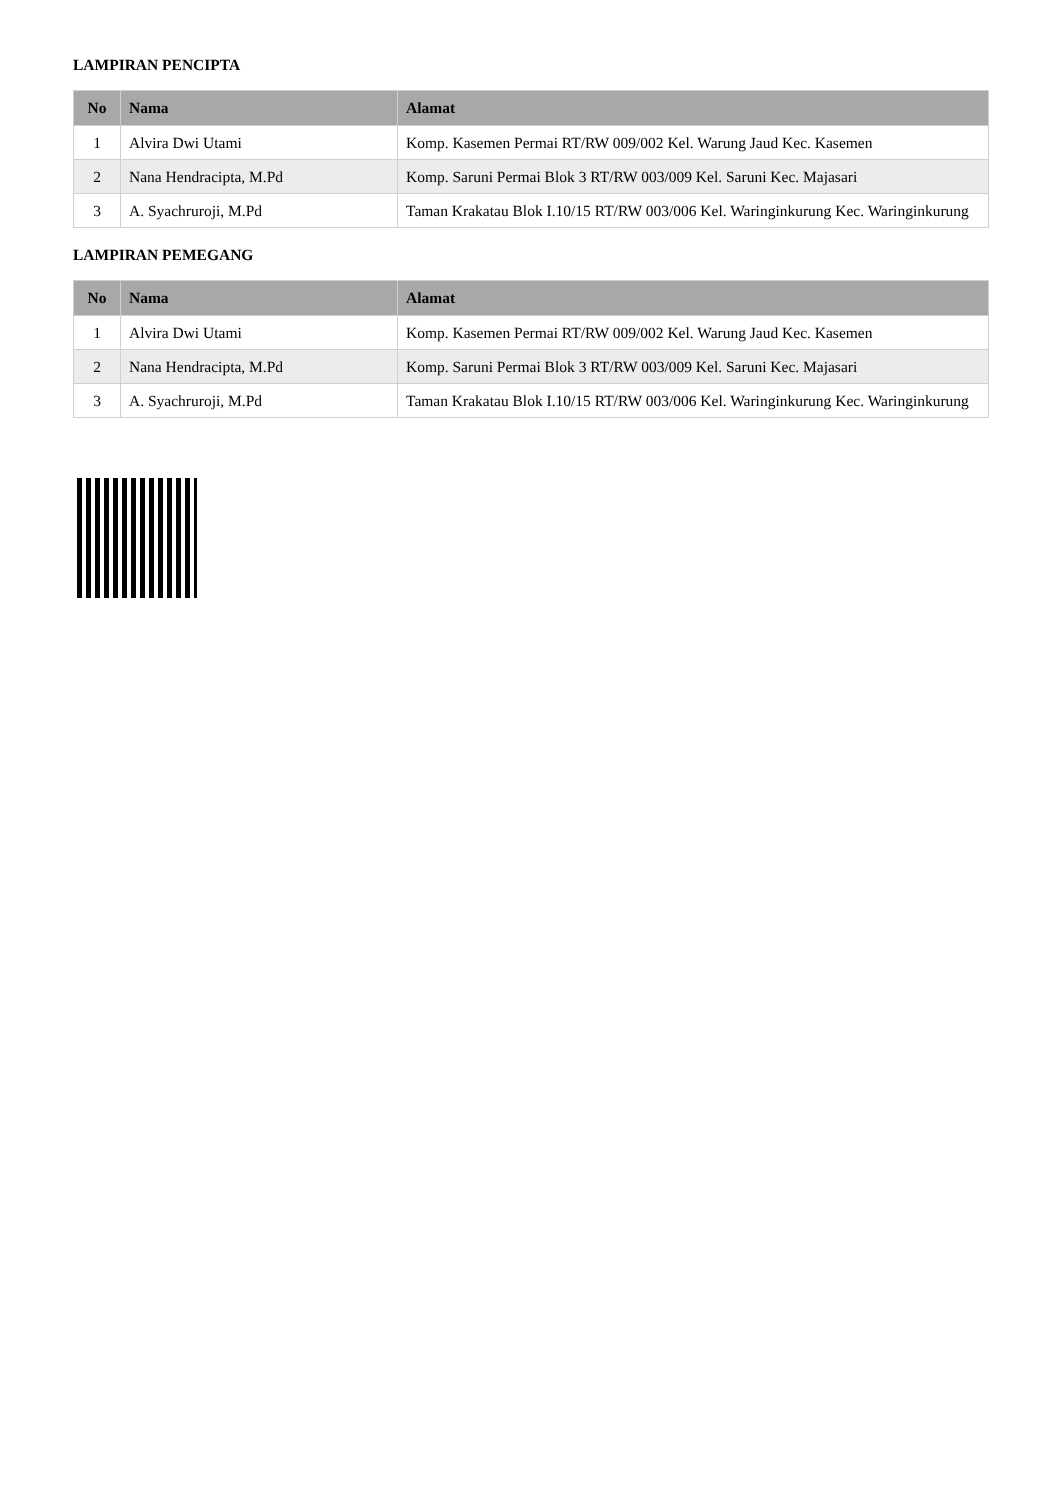LAMPIRAN PENCIPTA
| No | Nama | Alamat |
| --- | --- | --- |
| 1 | Alvira Dwi Utami | Komp. Kasemen Permai RT/RW 009/002 Kel. Warung Jaud Kec. Kasemen |
| 2 | Nana Hendracipta, M.Pd | Komp. Saruni Permai Blok 3 RT/RW 003/009 Kel. Saruni Kec. Majasari |
| 3 | A. Syachruroji, M.Pd | Taman Krakatau Blok I.10/15 RT/RW 003/006 Kel. Waringinkurung Kec. Waringinkurung |
LAMPIRAN PEMEGANG
| No | Nama | Alamat |
| --- | --- | --- |
| 1 | Alvira Dwi Utami | Komp. Kasemen Permai RT/RW 009/002 Kel. Warung Jaud Kec. Kasemen |
| 2 | Nana Hendracipta, M.Pd | Komp. Saruni Permai Blok 3 RT/RW 003/009 Kel. Saruni Kec. Majasari |
| 3 | A. Syachruroji, M.Pd | Taman Krakatau Blok I.10/15 RT/RW 003/006 Kel. Waringinkurung Kec. Waringinkurung |